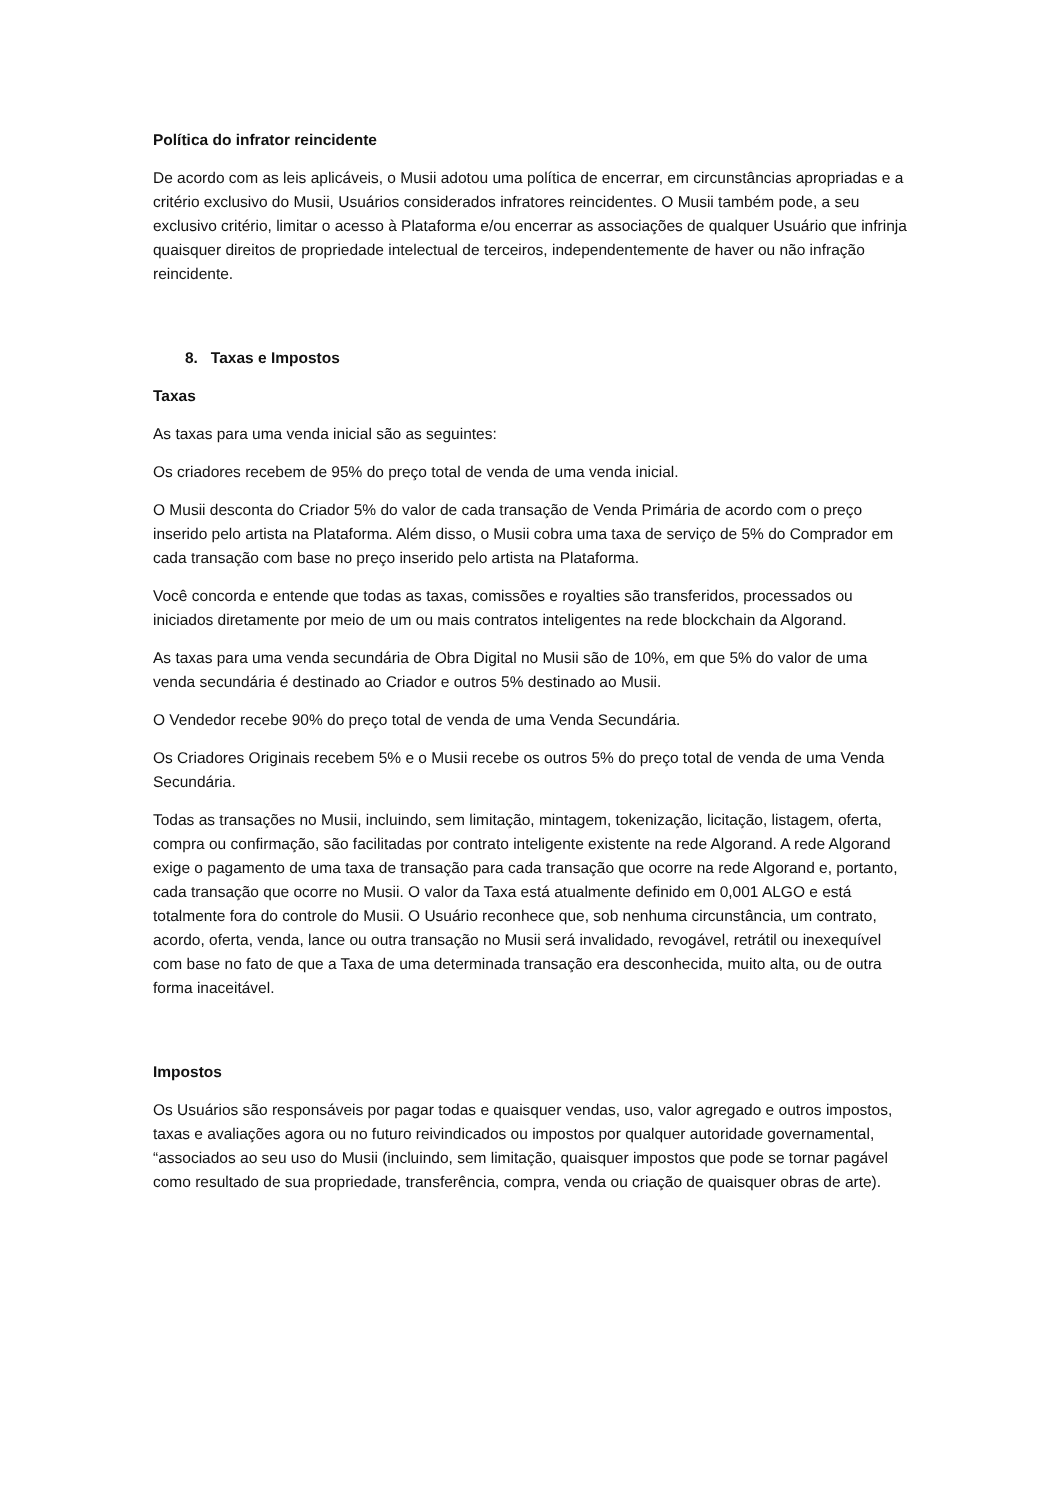Política do infrator reincidente
De acordo com as leis aplicáveis, o Musii adotou uma política de encerrar, em circunstâncias apropriadas e a critério exclusivo do Musii, Usuários considerados infratores reincidentes. O Musii também pode, a seu exclusivo critério, limitar o acesso à Plataforma e/ou encerrar as associações de qualquer Usuário que infrinja quaisquer direitos de propriedade intelectual de terceiros, independentemente de haver ou não infração reincidente.
8. Taxas e Impostos
Taxas
As taxas para uma venda inicial são as seguintes:
Os criadores recebem de 95% do preço total de venda de uma venda inicial.
O Musii desconta do Criador 5% do valor de cada transação de Venda Primária de acordo com o preço inserido pelo artista na Plataforma. Além disso, o Musii cobra uma taxa de serviço de 5% do Comprador em cada transação com base no preço inserido pelo artista na Plataforma.
Você concorda e entende que todas as taxas, comissões e royalties são transferidos, processados ou iniciados diretamente por meio de um ou mais contratos inteligentes na rede blockchain da Algorand.
As taxas para uma venda secundária de Obra Digital no Musii são de 10%, em que 5% do valor de uma venda secundária é destinado ao Criador e outros 5% destinado ao Musii.
O Vendedor recebe 90% do preço total de venda de uma Venda Secundária.
Os Criadores Originais recebem 5% e o Musii recebe os outros 5% do preço total de venda de uma Venda Secundária.
Todas as transações no Musii, incluindo, sem limitação, mintagem, tokenização, licitação, listagem, oferta, compra ou confirmação, são facilitadas por contrato inteligente existente na rede Algorand. A rede Algorand exige o pagamento de uma taxa de transação para cada transação que ocorre na rede Algorand e, portanto, cada transação que ocorre no Musii. O valor da Taxa está atualmente definido em 0,001 ALGO e está totalmente fora do controle do Musii. O Usuário reconhece que, sob nenhuma circunstância, um contrato, acordo, oferta, venda, lance ou outra transação no Musii será invalidado, revogável, retrátil ou inexequível com base no fato de que a Taxa de uma determinada transação era desconhecida, muito alta, ou de outra forma inaceitável.
Impostos
Os Usuários são responsáveis por pagar todas e quaisquer vendas, uso, valor agregado e outros impostos, taxas e avaliações agora ou no futuro reivindicados ou impostos por qualquer autoridade governamental, “associados ao seu uso do Musii (incluindo, sem limitação, quaisquer impostos que pode se tornar pagável como resultado de sua propriedade, transferência, compra, venda ou criação de quaisquer obras de arte).